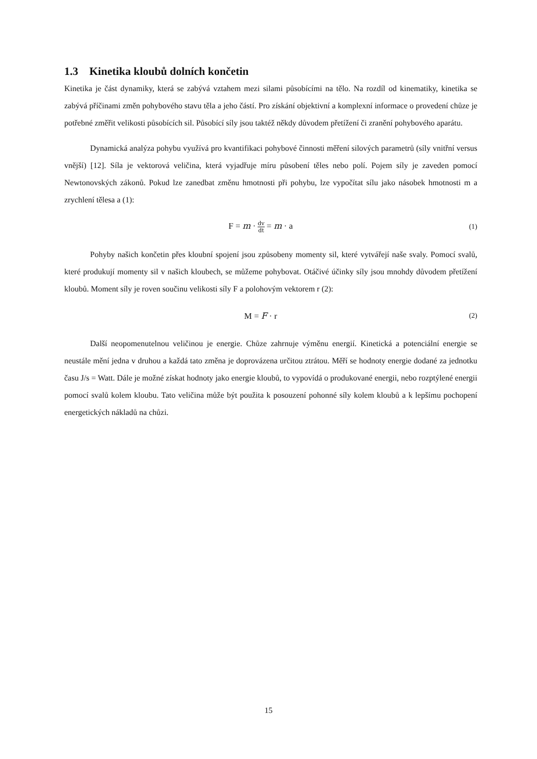1.3 Kinetika kloubů dolních končetin
Kinetika je část dynamiky, která se zabývá vztahem mezi silami působícími na tělo. Na rozdíl od kinematiky, kinetika se zabývá příčinami změn pohybového stavu těla a jeho částí. Pro získání objektivní a komplexní informace o provedení chůze je potřebné změřit velikosti působících sil. Působící síly jsou taktéž někdy důvodem přetížení či zranění pohybového aparátu.
Dynamická analýza pohybu využívá pro kvantifikaci pohybové činnosti měření silových parametrů (síly vnitřní versus vnější) [12]. Síla je vektorová veličina, která vyjadřuje míru působení těles nebo polí. Pojem síly je zaveden pomocí Newtonovských zákonů. Pokud lze zanedbat změnu hmotnosti při pohybu, lze vypočítat sílu jako násobek hmotnosti m a zrychlení tělesa a (1):
F = m · dv dt = m · a
(1)
Pohyby našich končetin přes kloubní spojení jsou způsobeny momenty sil, které vytvářejí naše svaly. Pomocí svalů, které produkují momenty sil v našich kloubech, se můžeme pohybovat. Otáčivé účinky síly jsou mnohdy důvodem přetížení kloubů. Moment síly je roven součinu velikosti síly F a polohovým vektorem r (2):
M = F · r
(2)
Další neopomenutelnou veličinou je energie. Chůze zahrnuje výměnu energií. Kinetická a potenciální energie se neustále mění jedna v druhou a každá tato změna je doprovázena určitou ztrátou. Měří se hodnoty energie dodané za jednotku času J/s = Watt. Dále je možné získat hodnoty jako energie kloubů, to vypovídá o produkované energii, nebo rozptýlené energii pomocí svalů kolem kloubu. Tato veličina může být použita k posouzení pohonné síly kolem kloubů a k lepšímu pochopení energetických nákladů na chůzi.
15